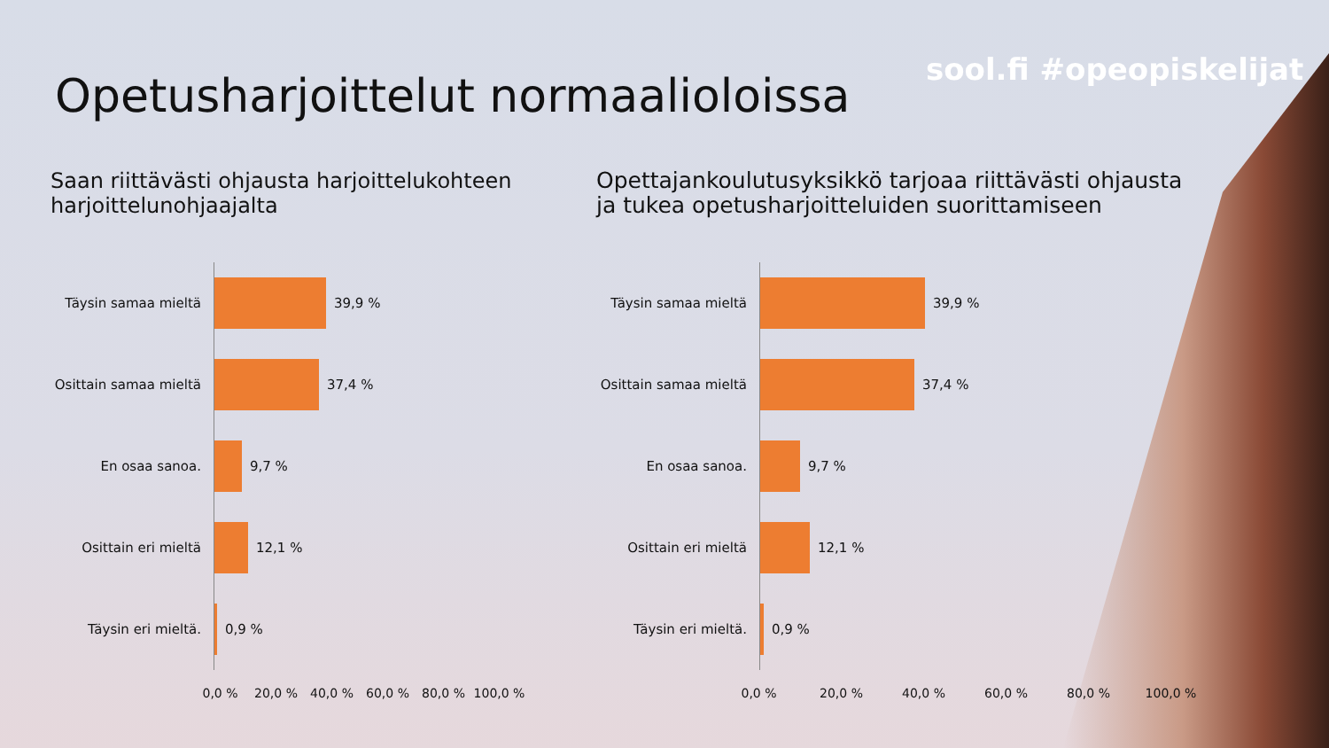sool.fi #opeopiskelijat
Opetusharjoittelut normaalioloissa
Saan riittävästi ohjausta harjoittelukohteen
harjoittelunohjaajalta
Täysin samaa mieltä
39,9 %
Osittain samaa mieltä
37,4 %
En osaa sanoa.
9,7 %
Osittain eri mieltä
12,1 %
Täysin eri mieltä.
0,9 %
0,0 % 20,0 % 40,0 % 60,0 % 80,0 % 100,0 %
Opettajankoulutusyksikkö tarjoaa riittävästi ohjausta
ja tukea opetusharjoitteluiden suorittamiseen
Täysin samaa mieltä
39,9 %
Osittain samaa mieltä
37,4 %
En osaa sanoa.
9,7 %
Osittain eri mieltä
12,1 %
Täysin eri mieltä.
0,9 %
0,0 % 20,0 % 40,0 % 60,0 % 80,0 % 100,0 %